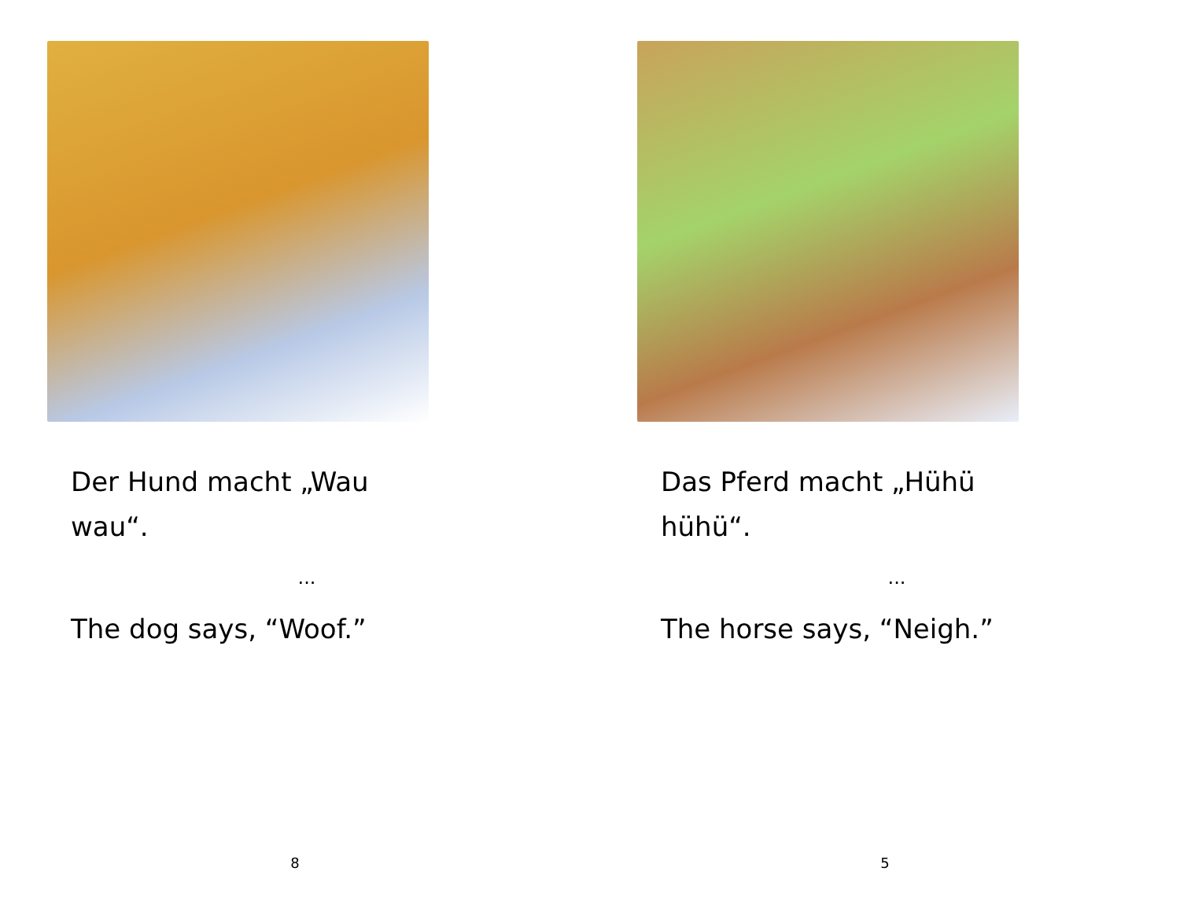Der Hund macht „Wau
wau“.
...
The dog says, “Woof.”
8
Das Pferd macht „Hühü
hühü“.
...
The horse says, “Neigh.”
5